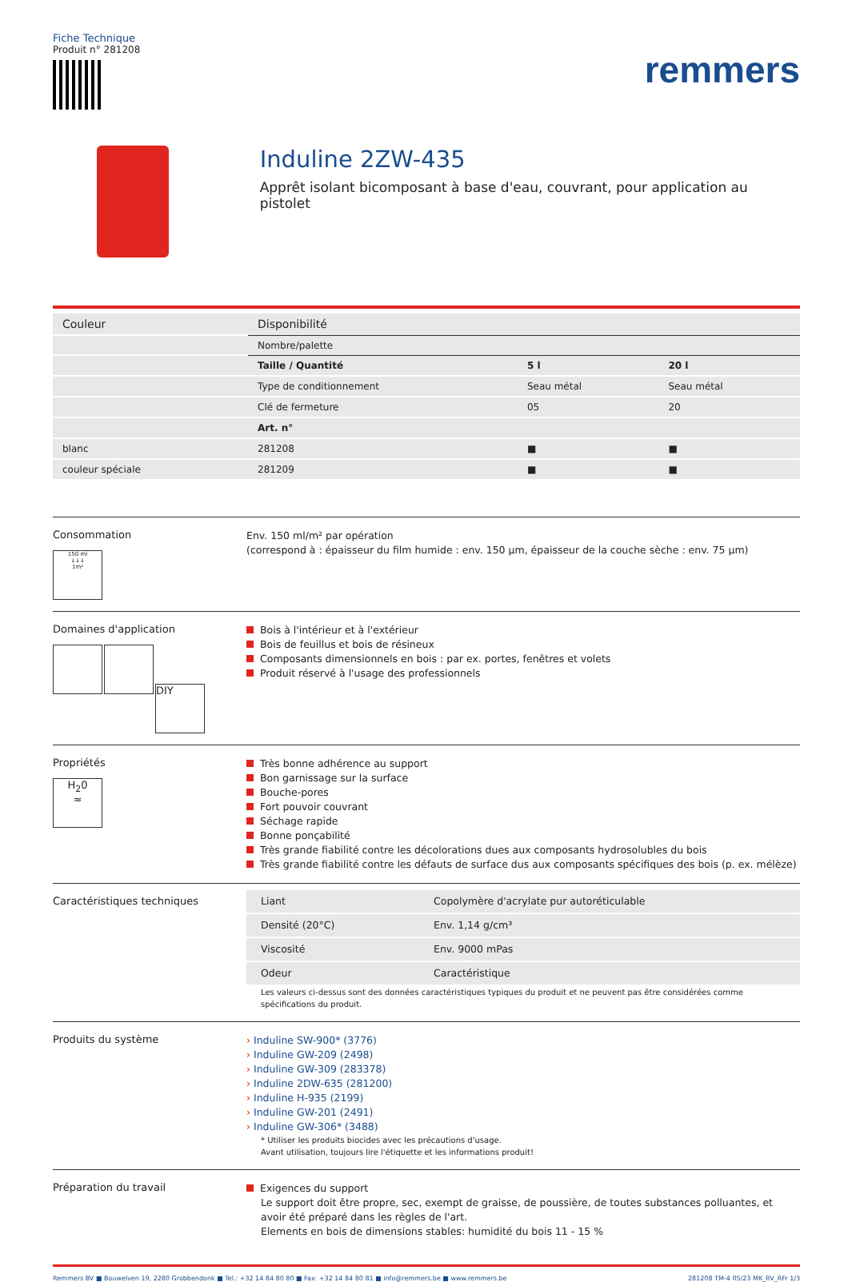Fiche Technique
Produit n° 281208
remmers
Induline 2ZW-435
Apprêt isolant bicomposant à base d'eau, couvrant, pour application au pistolet
| Couleur | Disponibilité | | |
| | Nombre/palette | | |
| | Taille / Quantité | 5 l | 20 l |
| | Type de conditionnement | Seau métal | Seau métal |
| | Clé de fermeture | 05 | 20 |
| | Art. n° | | |
| blanc | 281208 | ■ | ■ |
| couleur spéciale | 281209 | ■ | ■ |
Consommation
150 ml
↓↓↓
1m²
Env. 150 ml/m² par opération
(correspond à : épaisseur du film humide : env. 150 µm, épaisseur de la couche sèche : env. 75 µm)
Domaines d'application
DIY
Bois à l'intérieur et à l'extérieur
Bois de feuillus et bois de résineux
Composants dimensionnels en bois : par ex. portes, fenêtres et volets
Produit réservé à l'usage des professionnels
Propriétés
H<sub>2</sub>0
≈
Très bonne adhérence au support
Bon garnissage sur la surface
Bouche-pores
Fort pouvoir couvrant
Séchage rapide
Bonne ponçabilité
Très grande fiabilité contre les décolorations dues aux composants hydrosolubles du bois
Très grande fiabilité contre les défauts de surface dus aux composants spécifiques des bois (p. ex. mélèze)
Caractéristiques techniques
| Liant | Copolymère d'acrylate pur autoréticulable |
| Densité (20°C) | Env. 1,14 g/cm³ |
| Viscosité | Env. 9000 mPas |
| Odeur | Caractéristique |
Les valeurs ci-dessus sont des données caractéristiques typiques du produit et ne peuvent pas être considérées comme spécifications du produit.
Produits du système
› Induline SW-900* (3776)
› Induline GW-209 (2498)
› Induline GW-309 (283378)
› Induline 2DW-635 (281200)
› Induline H-935 (2199)
› Induline GW-201 (2491)
› Induline GW-306* (3488)
* Utiliser les produits biocides avec les précautions d'usage.
Avant utilisation, toujours lire l'étiquette et les informations produit!
Préparation du travail
Exigences du support
Le support doit être propre, sec, exempt de graisse, de poussière, de toutes substances polluantes, et avoir été préparé dans les règles de l'art.
Elements en bois de dimensions stables: humidité du bois 11 - 15 %
Remmers BV ■ Bouwelven 19, 2280 Grobbendonk ■ Tel.: +32 14 84 80 80 ■ Fax: +32 14 84 80 81 ■ info@remmers.be ■ www.remmers.be 281208 TM-4 05/23 MK_RV_RFr 1/3